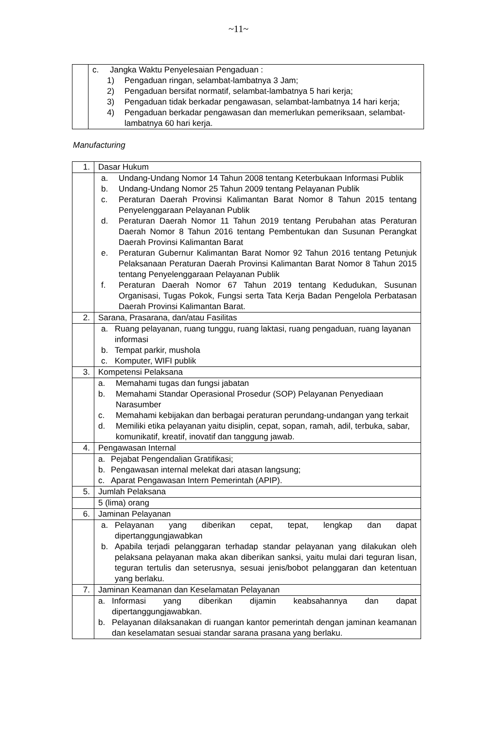~11~
| | c. Jangka Waktu Penyelesaian Pengaduan : 1) Pengaduan ringan, selambat-lambatnya 3 Jam; 2) Pengaduan bersifat normatif, selambat-lambatnya 5 hari kerja; 3) Pengaduan tidak berkadar pengawasan, selambat-lambatnya 14 hari kerja; 4) Pengaduan berkadar pengawasan dan memerlukan pemeriksaan, selambat-lambatnya 60 hari kerja. |
Manufacturing
| 1. | Dasar Hukum |
| | a. Undang-Undang Nomor 14 Tahun 2008 tentang Keterbukaan Informasi Publik b. Undang-Undang Nomor 25 Tahun 2009 tentang Pelayanan Publik c. Peraturan Daerah Provinsi Kalimantan Barat Nomor 8 Tahun 2015 tentang Penyelenggaraan Pelayanan Publik d. Peraturan Daerah Nomor 11 Tahun 2019 tentang Perubahan atas Peraturan Daerah Nomor 8 Tahun 2016 tentang Pembentukan dan Susunan Perangkat Daerah Provinsi Kalimantan Barat e. Peraturan Gubernur Kalimantan Barat Nomor 92 Tahun 2016 tentang Petunjuk Pelaksanaan Peraturan Daerah Provinsi Kalimantan Barat Nomor 8 Tahun 2015 tentang Penyelenggaraan Pelayanan Publik f. Peraturan Daerah Nomor 67 Tahun 2019 tentang Kedudukan, Susunan Organisasi, Tugas Pokok, Fungsi serta Tata Kerja Badan Pengelola Perbatasan Daerah Provinsi Kalimantan Barat. |
| 2. | Sarana, Prasarana, dan/atau Fasilitas |
| | a. Ruang pelayanan, ruang tunggu, ruang laktasi, ruang pengaduan, ruang layanan informasi b. Tempat parkir, mushola c. Komputer, WIFI publik |
| 3. | Kompetensi Pelaksana |
| | a. Memahami tugas dan fungsi jabatan b. Memahami Standar Operasional Prosedur (SOP) Pelayanan Penyediaan Narasumber c. Memahami kebijakan dan berbagai peraturan perundang-undangan yang terkait d. Memiliki etika pelayanan yaitu disiplin, cepat, sopan, ramah, adil, terbuka, sabar, komunikatif, kreatif, inovatif dan tanggung jawab. |
| 4. | Pengawasan Internal |
| | a. Pejabat Pengendalian Gratifikasi; b. Pengawasan internal melekat dari atasan langsung; c. Aparat Pengawasan Intern Pemerintah (APIP). |
| 5. | Jumlah Pelaksana |
| | 5 (lima) orang |
| 6. | Jaminan Pelayanan |
| | a. Pelayanan yang diberikan cepat, tepat, lengkap dan dapat dipertanggungjawabkan b. Apabila terjadi pelanggaran terhadap standar pelayanan yang dilakukan oleh pelaksana pelayanan maka akan diberikan sanksi, yaitu mulai dari teguran lisan, teguran tertulis dan seterusnya, sesuai jenis/bobot pelanggaran dan ketentuan yang berlaku. |
| 7. | Jaminan Keamanan dan Keselamatan Pelayanan |
| | a. Informasi yang diberikan dijamin keabsahannya dan dapat dipertanggungjawabkan. b. Pelayanan dilaksanakan di ruangan kantor pemerintah dengan jaminan keamanan dan keselamatan sesuai standar sarana prasana yang berlaku. |